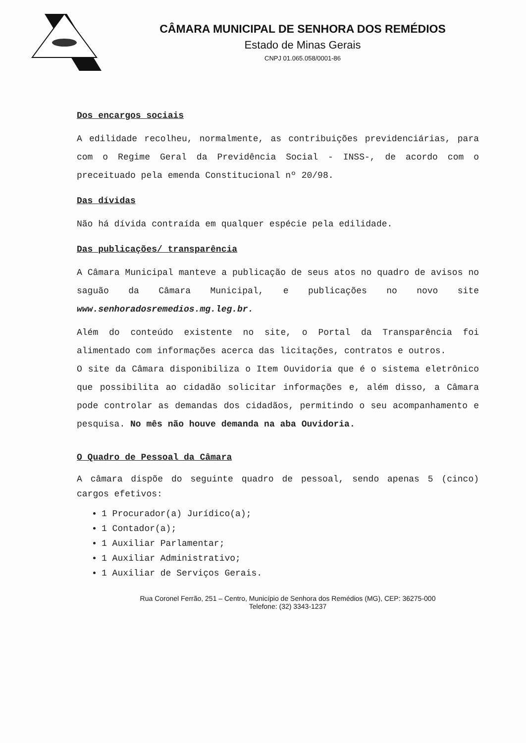CÂMARA MUNICIPAL DE SENHORA DOS REMÉDIOS
Estado de Minas Gerais
CNPJ 01.065.058/0001-86
Dos encargos sociais
A edilidade recolheu, normalmente, as contribuições previdenciárias, para com o Regime Geral da Previdência Social - INSS-, de acordo com o preceituado pela emenda Constitucional nº 20/98.
Das dívidas
Não há dívida contraída em qualquer espécie pela edilidade.
Das publicações/ transparência
A Câmara Municipal manteve a publicação de seus atos no quadro de avisos no saguão da Câmara Municipal, e publicações no novo site www.senhoradosremedios.mg.leg.br.
Além do conteúdo existente no site, o Portal da Transparência foi alimentado com informações acerca das licitações, contratos e outros.
O site da Câmara disponibiliza o Item Ouvidoria que é o sistema eletrônico que possibilita ao cidadão solicitar informações e, além disso, a Câmara pode controlar as demandas dos cidadãos, permitindo o seu acompanhamento e pesquisa. No mês não houve demanda na aba Ouvidoria.
O Quadro de Pessoal da Câmara
A câmara dispõe do seguinte quadro de pessoal, sendo apenas 5 (cinco) cargos efetivos:
1 Procurador(a) Jurídico(a);
1 Contador(a);
1 Auxiliar Parlamentar;
1 Auxiliar Administrativo;
1 Auxiliar de Serviços Gerais.
Rua Coronel Ferrão, 251 – Centro, Município de Senhora dos Remédios (MG), CEP: 36275-000
Telefone: (32) 3343-1237